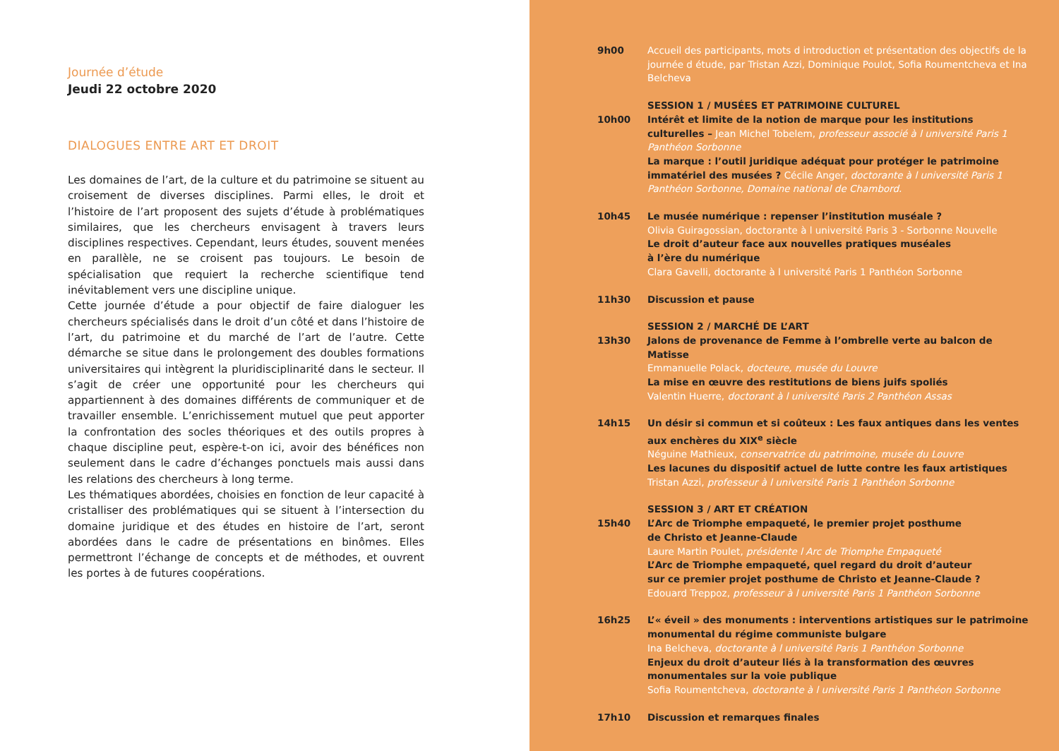Journée d’étude
Jeudi 22 octobre 2020
DIALOGUES ENTRE ART ET DROIT
Les domaines de l’art, de la culture et du patrimoine se situent au croisement de diverses disciplines. Parmi elles, le droit et l’histoire de l’art proposent des sujets d’étude à problématiques similaires, que les chercheurs envisagent à travers leurs disciplines respectives. Cependant, leurs études, souvent menées en parallèle, ne se croisent pas toujours. Le besoin de spécialisation que requiert la recherche scientifique tend inévitablement vers une discipline unique.
Cette journée d’étude a pour objectif de faire dialoguer les chercheurs spécialisés dans le droit d’un côté et dans l’histoire de l’art, du patrimoine et du marché de l’art de l’autre. Cette démarche se situe dans le prolongement des doubles formations universitaires qui intègrent la pluridisciplinarité dans le secteur. Il s’agit de créer une opportunité pour les chercheurs qui appartiennent à des domaines différents de communiquer et de travailler ensemble. L’enrichissement mutuel que peut apporter la confrontation des socles théoriques et des outils propres à chaque discipline peut, espère-t-on ici, avoir des bénéfices non seulement dans le cadre d’échanges ponctuels mais aussi dans les relations des chercheurs à long terme.
Les thématiques abordées, choisies en fonction de leur capacité à cristalliser des problématiques qui se situent à l’intersection du domaine juridique et des études en histoire de l’art, seront abordées dans le cadre de présentations en binômes. Elles permettront l’échange de concepts et de méthodes, et ouvrent les portes à de futures coopérations.
9h00 Accueil des participants, mots d introduction et présentation des objectifs de la journée d étude, par Tristan Azzi, Dominique Poulot, Sofia Roumentcheva et Ina Belcheva
10h00 SESSION 1 / MUSÉES ET PATRIMOINE CULTUREL
Intérêt et limite de la notion de marque pour les institutions culturelles – Jean Michel Tobelem, professeur associé à l université Paris 1 Panthéon Sorbonne
La marque : l’outil juridique adéquat pour protéger le patrimoine immatériel des musées ? Cécile Anger, doctorante à l université Paris 1 Panthéon Sorbonne, Domaine national de Chambord.
10h45 Le musée numérique : repenser l’institution muséale ?
Olivia Guiragossian, doctorante à l université Paris 3 - Sorbonne Nouvelle
Le droit d’auteur face aux nouvelles pratiques muséales
à l’ère du numérique
Clara Gavelli, doctorante à l université Paris 1 Panthéon Sorbonne
11h30 Discussion et pause
13h30 SESSION 2 / MARCHÉ DE L’ART
Jalons de provenance de Femme à l’ombrelle verte au balcon de Matisse
Emmanuelle Polack, docteure, musée du Louvre
La mise en œuvre des restitutions de biens juifs spoliés
Valentin Huerre, doctorant à l université Paris 2 Panthéon Assas
14h15 Un désir si commun et si coûteux : Les faux antiques dans les ventes aux enchères du XIX<sup>e</sup> siècle
Néguine Mathieux, conservatrice du patrimoine, musée du Louvre
Les lacunes du dispositif actuel de lutte contre les faux artistiques
Tristan Azzi, professeur à l université Paris 1 Panthéon Sorbonne
15h40 SESSION 3 / ART ET CRÉATION
L’Arc de Triomphe empaqueté, le premier projet posthume
de Christo et Jeanne-Claude
Laure Martin Poulet, présidente l Arc de Triomphe Empaqueté
L’Arc de Triomphe empaqueté, quel regard du droit d’auteur
sur ce premier projet posthume de Christo et Jeanne-Claude ?
Edouard Treppoz, professeur à l université Paris 1 Panthéon Sorbonne
16h25 L’« éveil » des monuments : interventions artistiques sur le patrimoine monumental du régime communiste bulgare
Ina Belcheva, doctorante à l université Paris 1 Panthéon Sorbonne
Enjeux du droit d’auteur liés à la transformation des œuvres monumentales sur la voie publique
Sofia Roumentcheva, doctorante à l université Paris 1 Panthéon Sorbonne
17h10 Discussion et remarques finales